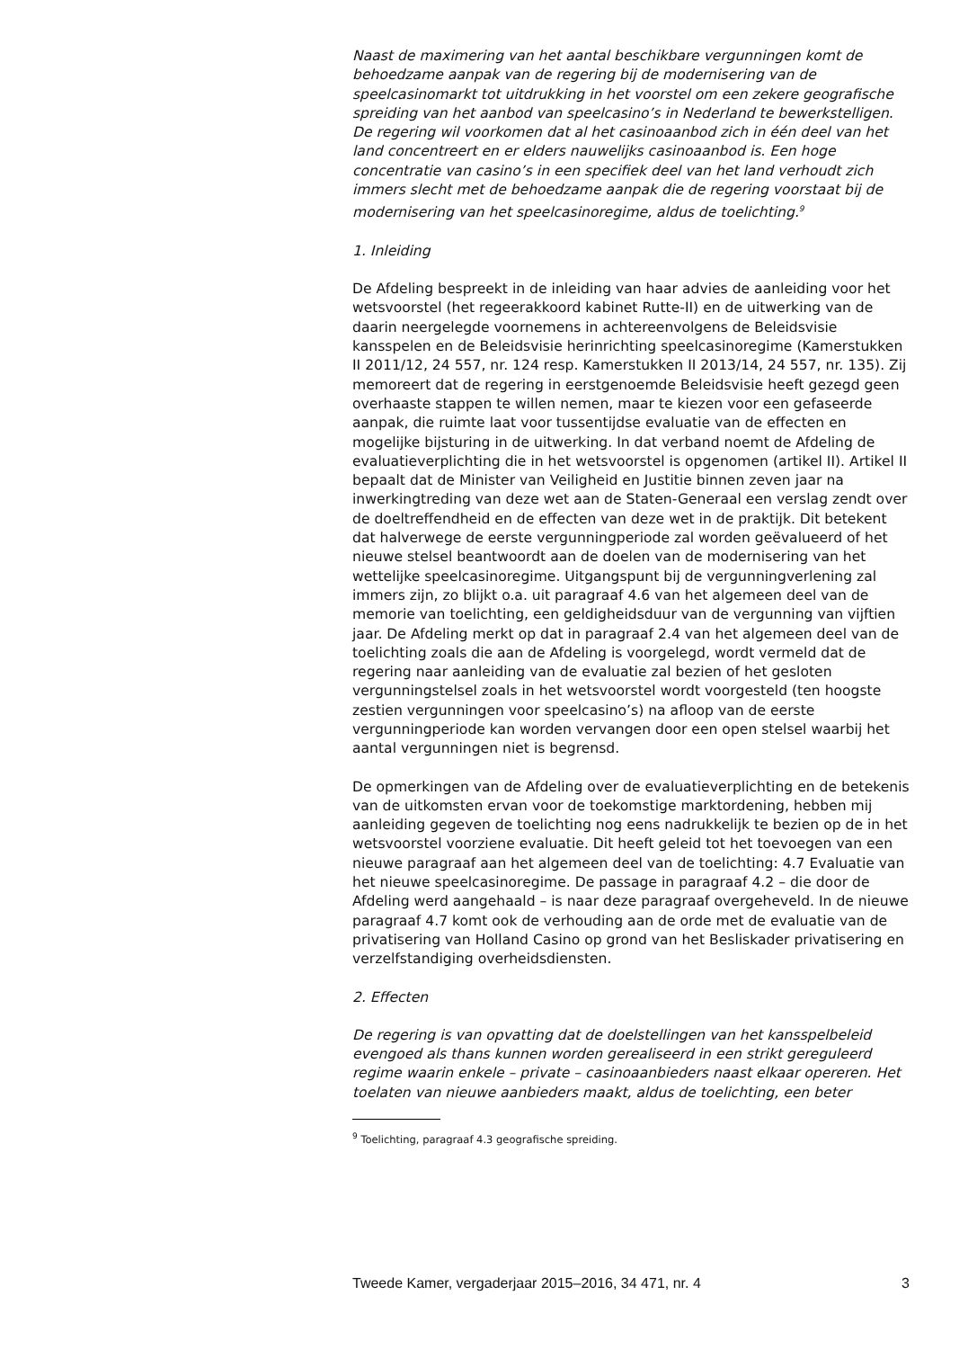Naast de maximering van het aantal beschikbare vergunningen komt de behoedzame aanpak van de regering bij de modernisering van de speelcasinomarkt tot uitdrukking in het voorstel om een zekere geografische spreiding van het aanbod van speelcasino’s in Nederland te bewerkstelligen. De regering wil voorkomen dat al het casinoaanbod zich in één deel van het land concentreert en er elders nauwelijks casinoaanbod is. Een hoge concentratie van casino’s in een specifiek deel van het land verhoudt zich immers slecht met de behoedzame aanpak die de regering voorstaat bij de modernisering van het speelcasinoregime, aldus de toelichting.<sup>9</sup>
1. Inleiding
De Afdeling bespreekt in de inleiding van haar advies de aanleiding voor het wetsvoorstel (het regeerakkoord kabinet Rutte-II) en de uitwerking van de daarin neergelegde voornemens in achtereenvolgens de Beleidsvisie kansspelen en de Beleidsvisie herinrichting speelcasinoregime (Kamerstukken II 2011/12, 24 557, nr. 124 resp. Kamerstukken II 2013/14, 24 557, nr. 135). Zij memoreert dat de regering in eerstgenoemde Beleidsvisie heeft gezegd geen overhaaste stappen te willen nemen, maar te kiezen voor een gefaseerde aanpak, die ruimte laat voor tussentijdse evaluatie van de effecten en mogelijke bijsturing in de uitwerking. In dat verband noemt de Afdeling de evaluatieverplichting die in het wetsvoorstel is opgenomen (artikel II). Artikel II bepaalt dat de Minister van Veiligheid en Justitie binnen zeven jaar na inwerkingtreding van deze wet aan de Staten-Generaal een verslag zendt over de doeltreffendheid en de effecten van deze wet in de praktijk. Dit betekent dat halverwege de eerste vergunningperiode zal worden geëvalueerd of het nieuwe stelsel beantwoordt aan de doelen van de modernisering van het wettelijke speelcasinoregime. Uitgangspunt bij de vergunningverlening zal immers zijn, zo blijkt o.a. uit paragraaf 4.6 van het algemeen deel van de memorie van toelichting, een geldigheidsduur van de vergunning van vijftien jaar. De Afdeling merkt op dat in paragraaf 2.4 van het algemeen deel van de toelichting zoals die aan de Afdeling is voorgelegd, wordt vermeld dat de regering naar aanleiding van de evaluatie zal bezien of het gesloten vergunningstelsel zoals in het wetsvoorstel wordt voorgesteld (ten hoogste zestien vergunningen voor speelcasino’s) na afloop van de eerste vergunningperiode kan worden vervangen door een open stelsel waarbij het aantal vergunningen niet is begrensd.
De opmerkingen van de Afdeling over de evaluatieverplichting en de betekenis van de uitkomsten ervan voor de toekomstige marktordening, hebben mij aanleiding gegeven de toelichting nog eens nadrukkelijk te bezien op de in het wetsvoorstel voorziene evaluatie. Dit heeft geleid tot het toevoegen van een nieuwe paragraaf aan het algemeen deel van de toelichting: 4.7 Evaluatie van het nieuwe speelcasinoregime. De passage in paragraaf 4.2 – die door de Afdeling werd aangehaald – is naar deze paragraaf overgeheveld. In de nieuwe paragraaf 4.7 komt ook de verhouding aan de orde met de evaluatie van de privatisering van Holland Casino op grond van het Besliskader privatisering en verzelfstandiging overheidsdiensten.
2. Effecten
De regering is van opvatting dat de doelstellingen van het kansspelbeleid evengoed als thans kunnen worden gerealiseerd in een strikt gereguleerd regime waarin enkele – private – casinoaanbieders naast elkaar opereren. Het toelaten van nieuwe aanbieders maakt, aldus de toelichting, een beter
<sup>9</sup> Toelichting, paragraaf 4.3 geografische spreiding.
Tweede Kamer, vergaderjaar 2015–2016, 34 471, nr. 4 3